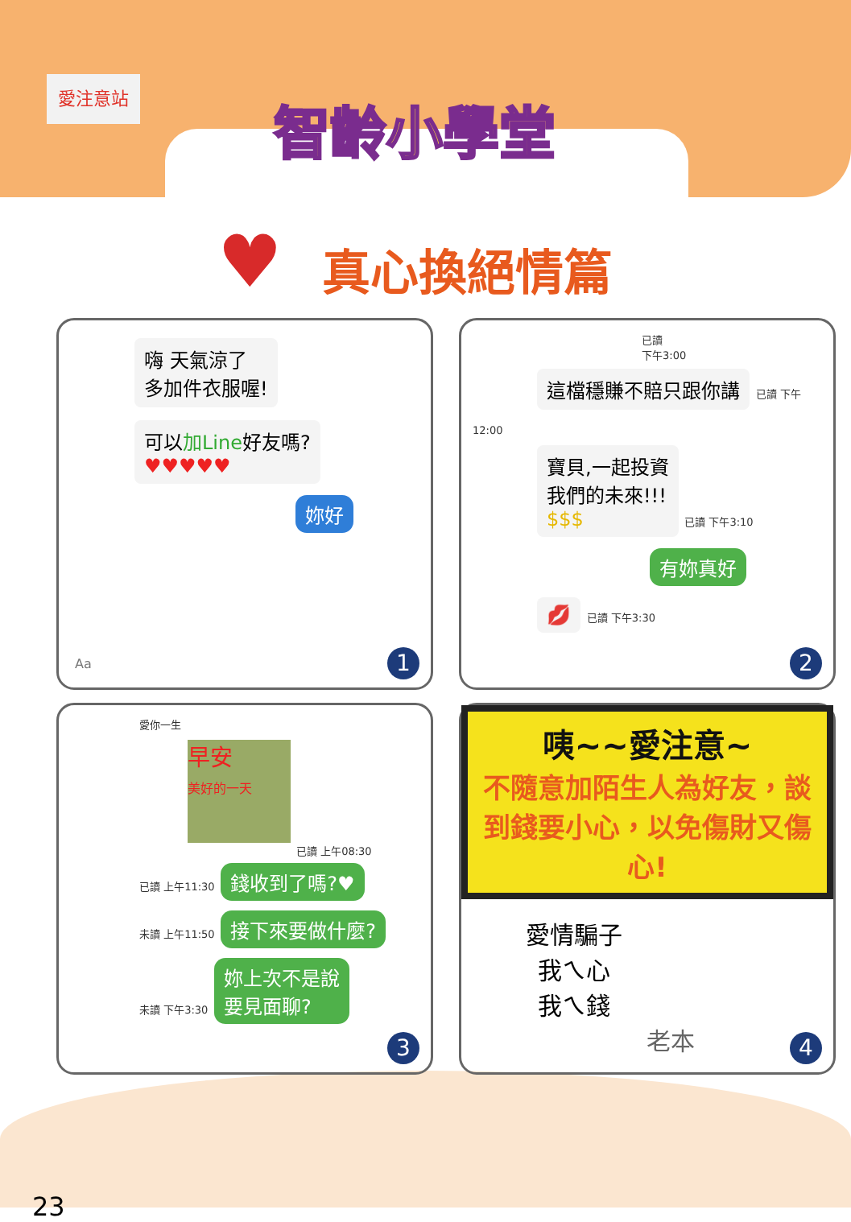愛注意站
智齡小學堂
♥ 真心換絕情篇
嗨 天氣涼了
多加件衣服喔!
可以加Line好友嗎?
♥♥♥♥♥
妳好
Aa 1
已讀
下午3:00
這檔穩賺不賠只跟你講
已讀 下午12:00
寶貝,一起投資
我們的未來!!!
$$$
已讀 下午3:10
有妳真好
💋
已讀 下午3:30
2
愛你一生
早安
美好的一天
已讀 上午08:30
已讀 上午11:30 錢收到了嗎?♥
未讀 上午11:50 接下來要做什麼?
未讀 下午3:30 妳上次不是說
要見面聊?
3
咦~~愛注意~
不隨意加陌生人為好友，談到錢要小心，以免傷財又傷心!
愛情騙子
我ㄟ心
我ㄟ錢
老本
4
23